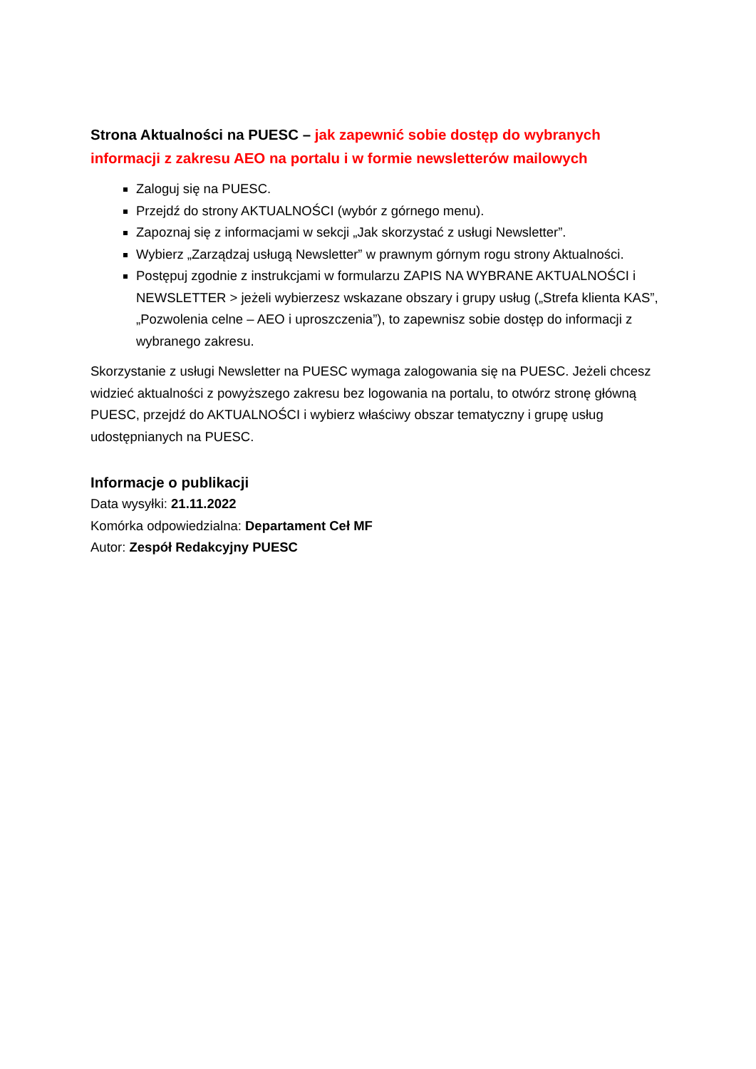Strona Aktualności na PUESC – jak zapewnić sobie dostęp do wybranych informacji z zakresu AEO na portalu i w formie newsletterów mailowych
Zaloguj się na PUESC.
Przejdź do strony AKTUALNOŚCI (wybór z górnego menu).
Zapoznaj się z informacjami w sekcji „Jak skorzystać z usługi Newsletter”.
Wybierz „Zarządzaj usługą Newsletter” w prawnym górnym rogu strony Aktualności.
Postępuj zgodnie z instrukcjami w formularzu ZAPIS NA WYBRANE AKTUALNOŚCI i NEWSLETTER > jeżeli wybierzesz wskazane obszary i grupy usług („Strefa klienta KAS”, „Pozwolenia celne – AEO i uproszczenia”), to zapewnisz sobie dostęp do informacji z wybranego zakresu.
Skorzystanie z usługi Newsletter na PUESC wymaga zalogowania się na PUESC. Jeżeli chcesz widzieć aktualności z powyższego zakresu bez logowania na portalu, to otwórz stronę główną PUESC, przejdź do AKTUALNOŚCI i wybierz właściwy obszar tematyczny i grupę usług udostępnianych na PUESC.
Informacje o publikacji
Data wysyłki: 21.11.2022
Komórka odpowiedzialna: Departament Ceł MF
Autor: Zespół Redakcyjny PUESC